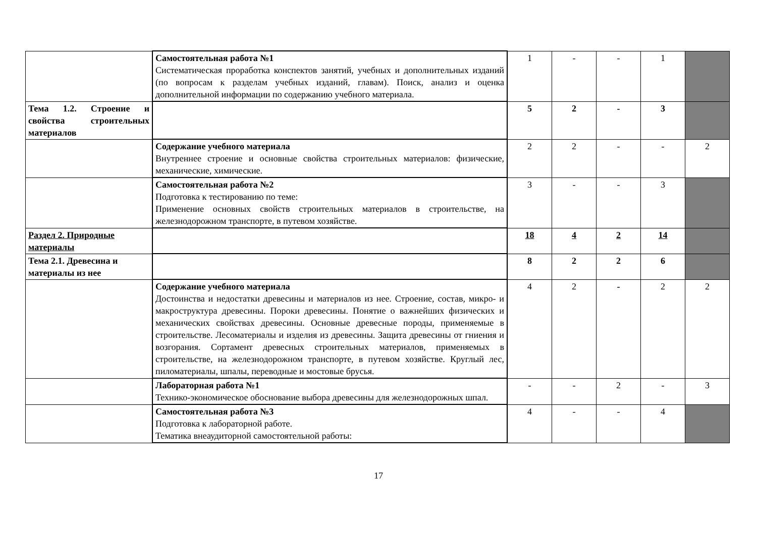| | Самостоятельная работа №1 Систематическая проработка конспектов занятий, учебных и дополнительных изданий (по вопросам к разделам учебных изданий, главам). Поиск, анализ и оценка дополнительной информации по содержанию учебного материала. | 1 | - | - | 1 | |
| Тема 1.2. Строение и свойства строительных материалов | | 5 | 2 | - | 3 | |
| | Содержание учебного материала Внутреннее строение и основные свойства строительных материалов: физические, механические, химические. | 2 | 2 | - | - | 2 |
| | Самостоятельная работа №2 Подготовка к тестированию по теме: Применение основных свойств строительных материалов в строительстве, на железнодорожном транспорте, в путевом хозяйстве. | 3 | - | - | 3 | |
| Раздел 2. Природные материалы | | 18 | 4 | 2 | 14 | |
| Тема 2.1. Древесина и материалы из нее | | 8 | 2 | 2 | 6 | |
| | Содержание учебного материала Достоинства и недостатки древесины и материалов из нее. Строение, состав, микро- и макроструктура древесины. Пороки древесины. Понятие о важнейших физических и механических свойствах древесины. Основные древесные породы, применяемые в строительстве. Лесоматериалы и изделия из древесины. Защита древесины от гниения и возгорания. Сортамент древесных строительных материалов, применяемых в строительстве, на железнодорожном транспорте, в путевом хозяйстве. Круглый лес, пиломатериалы, шпалы, переводные и мостовые брусья. | 4 | 2 | - | 2 | 2 |
| | Лабораторная работа №1 Технико-экономическое обоснование выбора древесины для железнодорожных шпал. | - | - | 2 | - | 3 |
| | Самостоятельная работа №3 Подготовка к лабораторной работе. Тематика внеаудиторной самостоятельной работы: | 4 | - | - | 4 | |
17